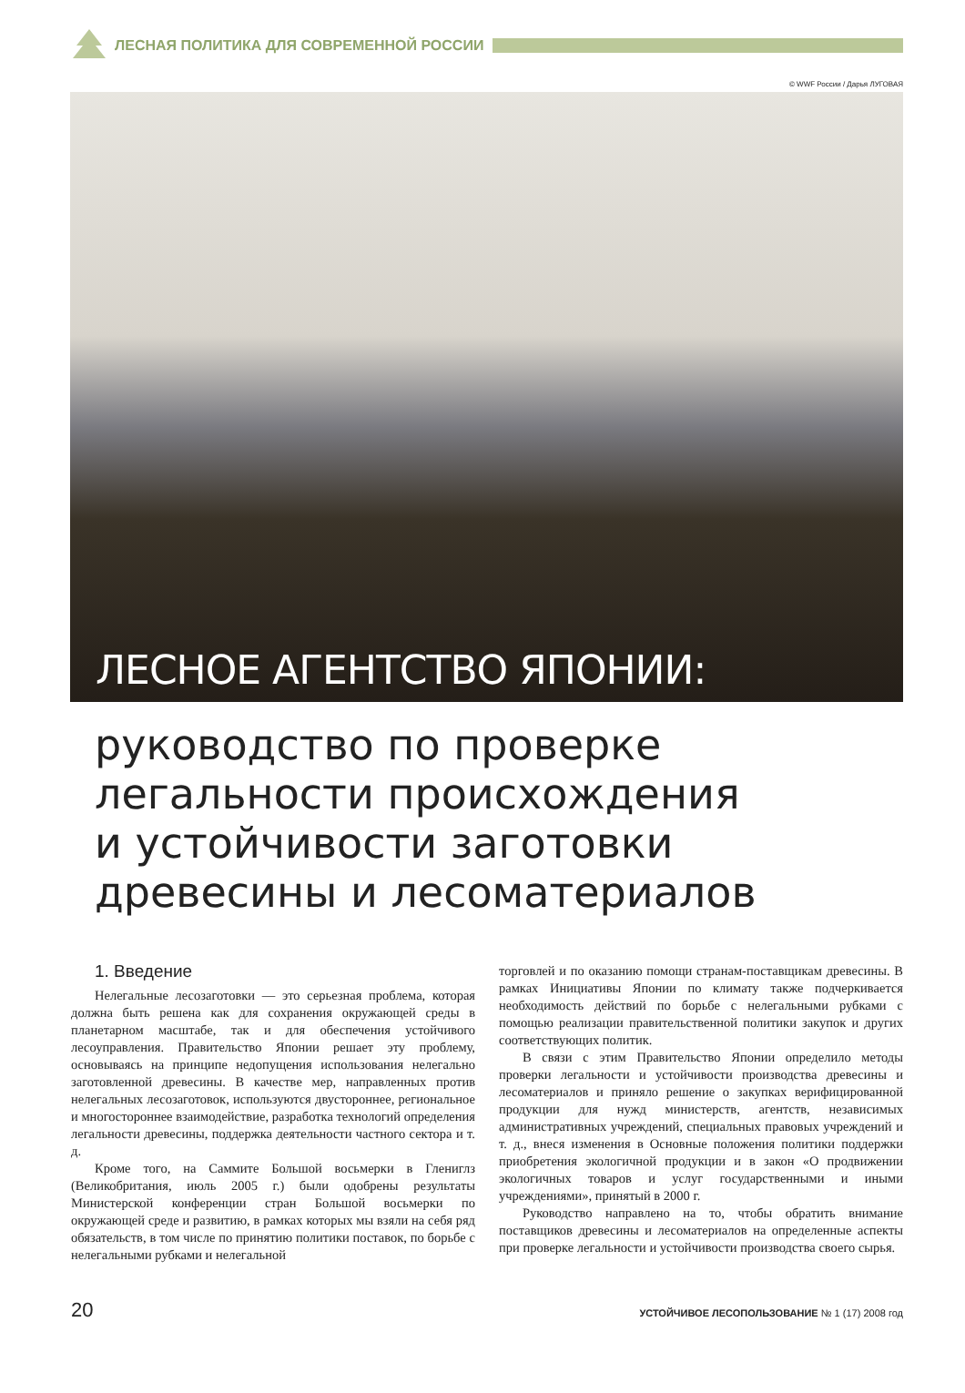ЛЕСНАЯ ПОЛИТИКА ДЛЯ СОВРЕМЕННОЙ РОССИИ
© WWF России / Дарья ЛУГОВАЯ
ЛЕСНОЕ АГЕНТСТВО ЯПОНИИ:
руководство по проверке
легальности происхождения
и устойчивости заготовки
древесины и лесоматериалов
1. Введение
Нелегальные лесозаготовки — это серьезная проблема, которая должна быть решена как для сохранения окружающей среды в планетарном масштабе, так и для обеспечения устойчивого лесоуправления. Правительство Японии решает эту проблему, основываясь на принципе недопущения использования нелегально заготовленной древесины. В качестве мер, направленных против нелегальных лесозаготовок, используются двустороннее, региональное и многостороннее взаимодействие, разработка технологий определения легальности древесины, поддержка деятельности частного сектора и т. д.
Кроме того, на Саммите Большой восьмерки в Глениглз (Великобритания, июль 2005 г.) были одобрены результаты Министерской конференции стран Большой восьмерки по окружающей среде и развитию, в рамках которых мы взяли на себя ряд обязательств, в том числе по принятию политики поставок, по борьбе с нелегальными рубками и нелегальной
торговлей и по оказанию помощи странам-поставщикам древесины. В рамках Инициативы Японии по климату также подчеркивается необходимость действий по борьбе с нелегальными рубками с помощью реализации правительственной политики закупок и других соответствующих политик.
В связи с этим Правительство Японии определило методы проверки легальности и устойчивости производства древесины и лесоматериалов и приняло решение о закупках верифицированной продукции для нужд министерств, агентств, независимых административных учреждений, специальных правовых учреждений и т. д., внеся изменения в Основные положения политики поддержки приобретения экологичной продукции и в закон «О продвижении экологичных товаров и услуг государственными и иными учреждениями», принятый в 2000 г.
Руководство направлено на то, чтобы обратить внимание поставщиков древесины и лесоматериалов на определенные аспекты при проверке легальности и устойчивости производства своего сырья.
20 УСТОЙЧИВОЕ ЛЕСОПОЛЬЗОВАНИЕ № 1 (17) 2008 год